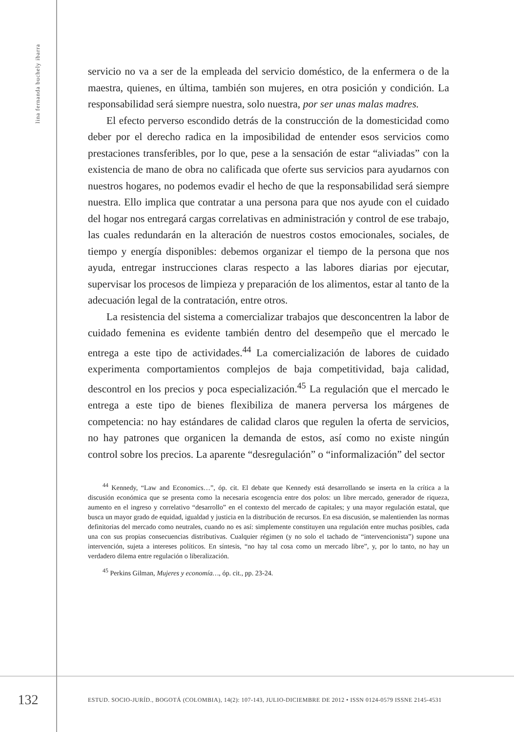lina fernanda buchely ibarra
servicio no va a ser de la empleada del servicio doméstico, de la enfermera o de la maestra, quienes, en última, también son mujeres, en otra posición y condición. La responsabilidad será siempre nuestra, solo nuestra, por ser unas malas madres.
El efecto perverso escondido detrás de la construcción de la domesticidad como deber por el derecho radica en la imposibilidad de entender esos servicios como prestaciones transferibles, por lo que, pese a la sensación de estar “aliviadas” con la existencia de mano de obra no calificada que oferte sus servicios para ayudarnos con nuestros hogares, no podemos evadir el hecho de que la responsabilidad será siempre nuestra. Ello implica que contratar a una persona para que nos ayude con el cuidado del hogar nos entregará cargas correlativas en administración y control de ese trabajo, las cuales redundarán en la alteración de nuestros costos emocionales, sociales, de tiempo y energía disponibles: debemos organizar el tiempo de la persona que nos ayuda, entregar instrucciones claras respecto a las labores diarias por ejecutar, supervisar los procesos de limpieza y preparación de los alimentos, estar al tanto de la adecuación legal de la contratación, entre otros.
La resistencia del sistema a comercializar trabajos que desconcentren la labor de cuidado femenina es evidente también dentro del desempeño que el mercado le entrega a este tipo de actividades.<sup>44</sup> La comercialización de labores de cuidado experimenta comportamientos complejos de baja competitividad, baja calidad, descontrol en los precios y poca especialización.<sup>45</sup> La regulación que el mercado le entrega a este tipo de bienes flexibiliza de manera perversa los márgenes de competencia: no hay estándares de calidad claros que regulen la oferta de servicios, no hay patrones que organicen la demanda de estos, así como no existe ningún control sobre los precios. La aparente “desregulación” o “informalización” del sector
<sup>44</sup> Kennedy, “Law and Economics…”, óp. cit. El debate que Kennedy está desarrollando se inserta en la crítica a la discusión económica que se presenta como la necesaria escogencia entre dos polos: un libre mercado, generador de riqueza, aumento en el ingreso y correlativo “desarrollo” en el contexto del mercado de capitales; y una mayor regulación estatal, que busca un mayor grado de equidad, igualdad y justicia en la distribución de recursos. En esa discusión, se malentienden las normas definitorias del mercado como neutrales, cuando no es así: simplemente constituyen una regulación entre muchas posibles, cada una con sus propias consecuencias distributivas. Cualquier régimen (y no solo el tachado de “intervencionista”) supone una intervención, sujeta a intereses políticos. En síntesis, “no hay tal cosa como un mercado libre”, y, por lo tanto, no hay un verdadero dilema entre regulación o liberalización.
<sup>45</sup> Perkins Gilman, Mujeres y economía…, óp. cit., pp. 23-24.
132
ESTUD. SOCIO-JURÍD., BOGOTÁ (COLOMBIA), 14(2): 107-143, JULIO-DICIEMBRE DE 2012 • ISSN 0124-0579 ISSNE 2145-4531